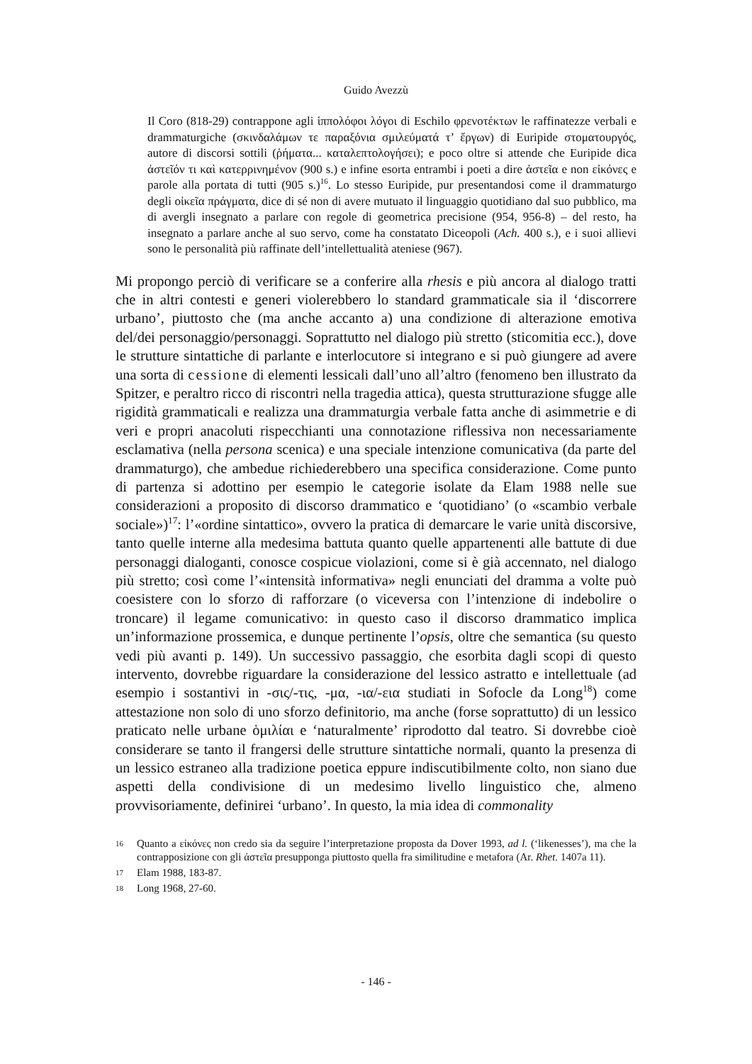Guido Avezzù
Il Coro (818-29) contrappone agli ἱππολόφοι λόγοι di Eschilo φρενοτέκτων le raffinatezze verbali e drammaturgiche (σκινδαλάμων τε παραξόνια σμιλεύματά τ’ ἔργων) di Euripide στοματουργός, autore di discorsi sottili (ῥήματα... καταλεπτολογήσει); e poco oltre si attende che Euripide dica ἀστεῖόν τι καὶ κατερρινημένον (900 s.) e infine esorta entrambi i poeti a dire ἀστεῖα e non εἰκόνες e parole alla portata di tutti (905 s.)<sup>16</sup>. Lo stesso Euripide, pur presentandosi come il drammaturgo degli οἰκεῖα πράγματα, dice di sé non di avere mutuato il linguaggio quotidiano dal suo pubblico, ma di avergli insegnato a parlare con regole di geometrica precisione (954, 956-8) – del resto, ha insegnato a parlare anche al suo servo, come ha constatato Diceopoli (Ach. 400 s.), e i suoi allievi sono le personalità più raffinate dell’intellettualità ateniese (967).
Mi propongo perciò di verificare se a conferire alla rhesis e più ancora al dialogo tratti che in altri contesti e generi violerebbero lo standard grammaticale sia il ‘discorrere urbano’, piuttosto che (ma anche accanto a) una condizione di alterazione emotiva del/dei personaggio/personaggi. Soprattutto nel dialogo più stretto (sticomitia ecc.), dove le strutture sintattiche di parlante e interlocutore si integrano e si può giungere ad avere una sorta di cessione di elementi lessicali dall’uno all’altro (fenomeno ben illustrato da Spitzer, e peraltro ricco di riscontri nella tragedia attica), questa strutturazione sfugge alle rigidità grammaticali e realizza una drammaturgia verbale fatta anche di asimmetrie e di veri e propri anacoluti rispecchianti una connotazione riflessiva non necessariamente esclamativa (nella persona scenica) e una speciale intenzione comunicativa (da parte del drammaturgo), che ambedue richiederebbero una specifica considerazione. Come punto di partenza si adottino per esempio le categorie isolate da Elam 1988 nelle sue considerazioni a proposito di discorso drammatico e ‘quotidiano’ (o «scambio verbale sociale»)<sup>17</sup>: l’«ordine sintattico», ovvero la pratica di demarcare le varie unità discorsive, tanto quelle interne alla medesima battuta quanto quelle appartenenti alle battute di due personaggi dialoganti, conosce cospicue violazioni, come si è già accennato, nel dialogo più stretto; così come l’«intensità informativa» negli enunciati del dramma a volte può coesistere con lo sforzo di rafforzare (o viceversa con l’intenzione di indebolire o troncare) il legame comunicativo: in questo caso il discorso drammatico implica un’informazione prossemica, e dunque pertinente l’opsis, oltre che semantica (su questo vedi più avanti p. 149). Un successivo passaggio, che esorbita dagli scopi di questo intervento, dovrebbe riguardare la considerazione del lessico astratto e intellettuale (ad esempio i sostantivi in -σις/-τις, -μα, -ια/-εια studiati in Sofocle da Long<sup>18</sup>) come attestazione non solo di uno sforzo definitorio, ma anche (forse soprattutto) di un lessico praticato nelle urbane ὁμιλίαι e ‘naturalmente’ riprodotto dal teatro. Si dovrebbe cioè considerare se tanto il frangersi delle strutture sintattiche normali, quanto la presenza di un lessico estraneo alla tradizione poetica eppure indiscutibilmente colto, non siano due aspetti della condivisione di un medesimo livello linguistico che, almeno provvisoriamente, definirei ‘urbano’. In questo, la mia idea di commonality
16 Quanto a εἰκόνες non credo sia da seguire l’interpretazione proposta da Dover 1993, ad l. (‘likenesses’), ma che la contrapposizione con gli ἀστεῖα presupponga piuttosto quella fra similitudine e metafora (Ar. Rhet. 1407a 11).
17 Elam 1988, 183-87.
18 Long 1968, 27-60.
- 146 -